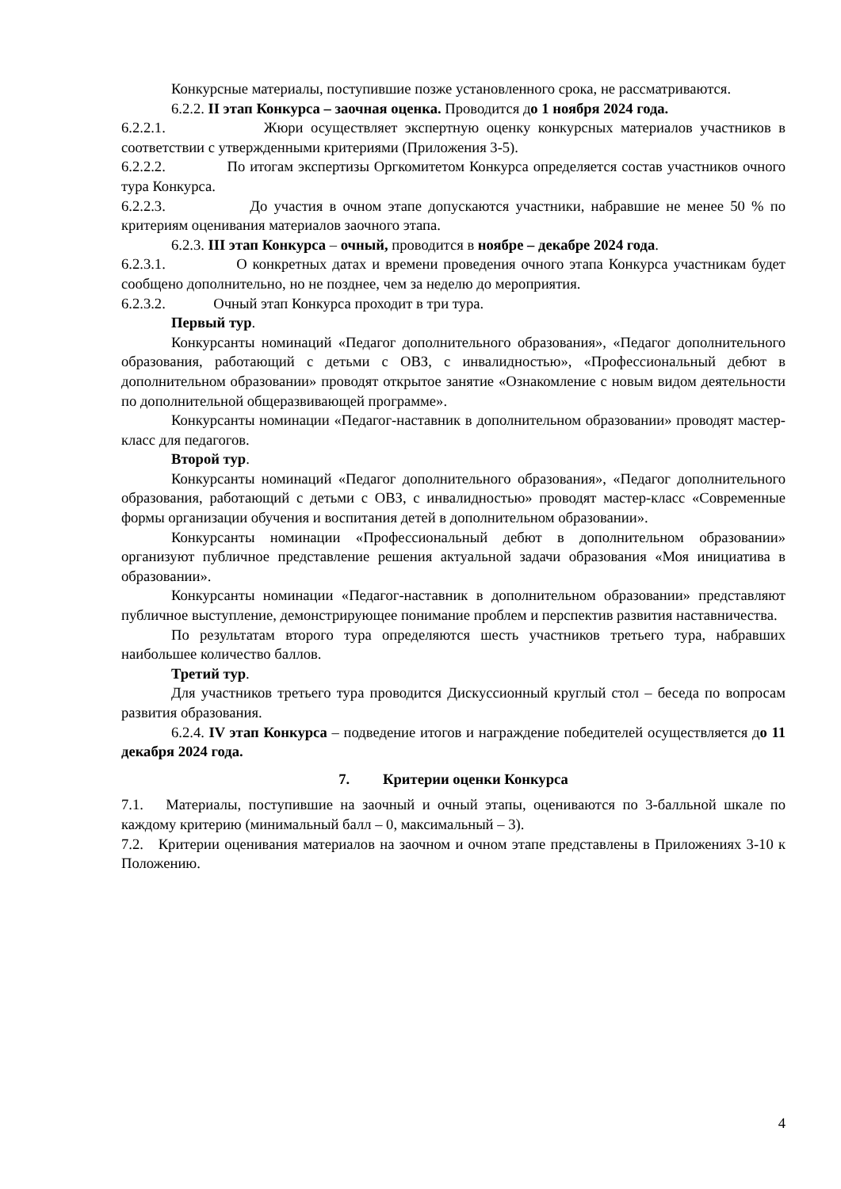Конкурсные материалы, поступившие позже установленного срока, не рассматриваются.
6.2.2. II этап Конкурса – заочная оценка. Проводится до 1 ноября 2024 года.
6.2.2.1. Жюри осуществляет экспертную оценку конкурсных материалов участников в соответствии с утвержденными критериями (Приложения 3-5).
6.2.2.2. По итогам экспертизы Оргкомитетом Конкурса определяется состав участников очного тура Конкурса.
6.2.2.3. До участия в очном этапе допускаются участники, набравшие не менее 50 % по критериям оценивания материалов заочного этапа.
6.2.3. III этап Конкурса – очный, проводится в ноябре – декабре 2024 года.
6.2.3.1. О конкретных датах и времени проведения очного этапа Конкурса участникам будет сообщено дополнительно, но не позднее, чем за неделю до мероприятия.
6.2.3.2. Очный этап Конкурса проходит в три тура.
Первый тур.
Конкурсанты номинаций «Педагог дополнительного образования», «Педагог дополнительного образования, работающий с детьми с ОВЗ, с инвалидностью», «Профессиональный дебют в дополнительном образовании» проводят открытое занятие «Ознакомление с новым видом деятельности по дополнительной общеразвивающей программе».
Конкурсанты номинации «Педагог-наставник в дополнительном образовании» проводят мастер-класс для педагогов.
Второй тур.
Конкурсанты номинаций «Педагог дополнительного образования», «Педагог дополнительного образования, работающий с детьми с ОВЗ, с инвалидностью» проводят мастер-класс «Современные формы организации обучения и воспитания детей в дополнительном образовании».
Конкурсанты номинации «Профессиональный дебют в дополнительном образовании» организуют публичное представление решения актуальной задачи образования «Моя инициатива в образовании».
Конкурсанты номинации «Педагог-наставник в дополнительном образовании» представляют публичное выступление, демонстрирующее понимание проблем и перспектив развития наставничества.
По результатам второго тура определяются шесть участников третьего тура, набравших наибольшее количество баллов.
Третий тур.
Для участников третьего тура проводится Дискуссионный круглый стол – беседа по вопросам развития образования.
6.2.4. IV этап Конкурса – подведение итогов и награждение победителей осуществляется до 11 декабря 2024 года.
7. Критерии оценки Конкурса
7.1. Материалы, поступившие на заочный и очный этапы, оцениваются по 3-балльной шкале по каждому критерию (минимальный балл – 0, максимальный – 3).
7.2. Критерии оценивания материалов на заочном и очном этапе представлены в Приложениях 3-10 к Положению.
4